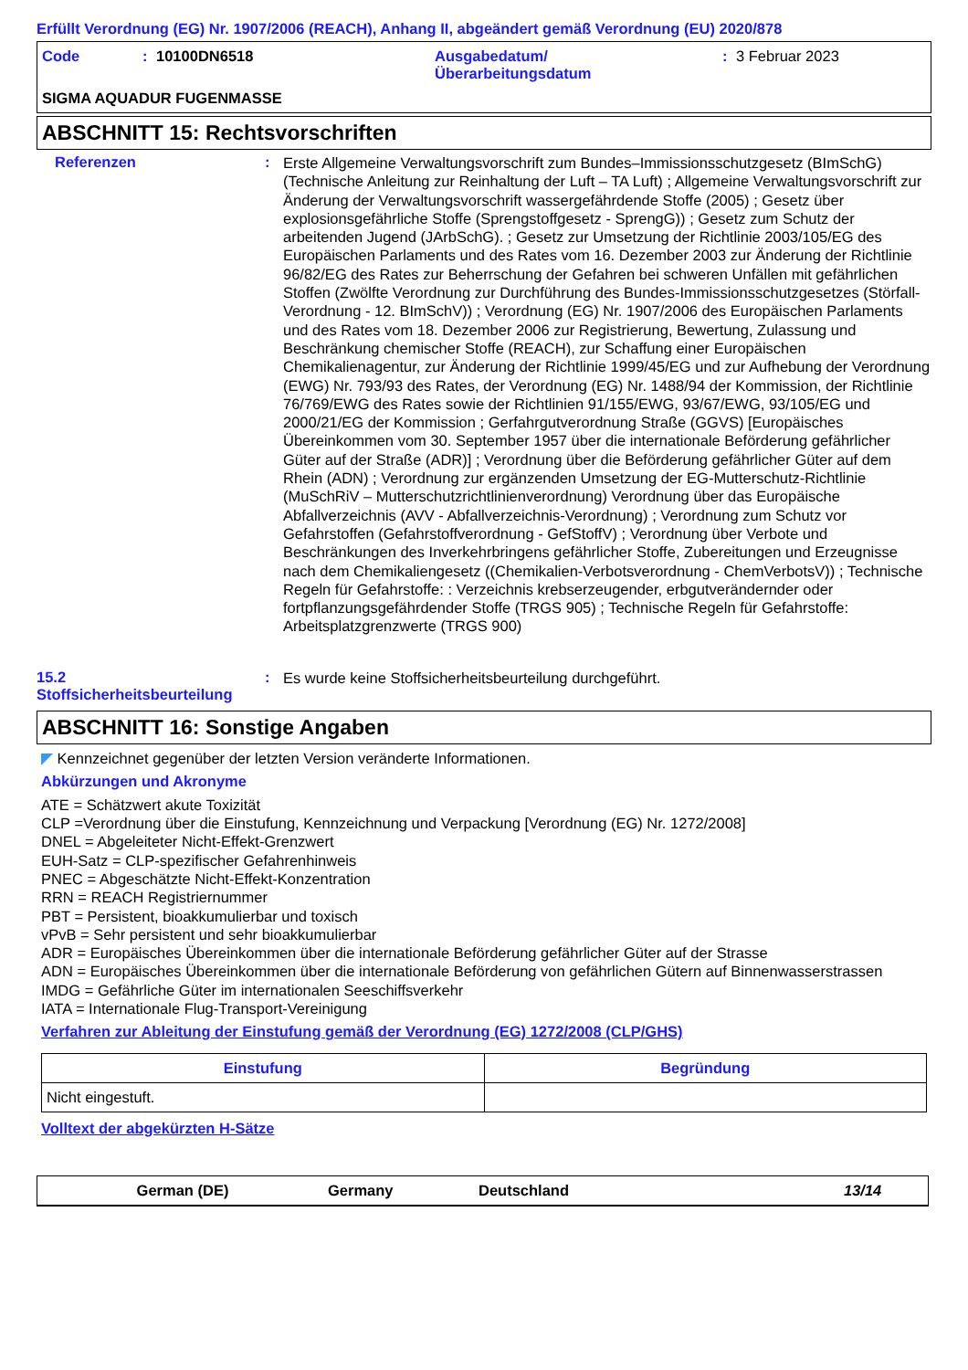Erfüllt Verordnung (EG) Nr. 1907/2006 (REACH), Anhang II, abgeändert gemäß Verordnung (EU) 2020/878
Code: 10100DN6518 Ausgabedatum/
Überarbeitungsdatum: 3 Februar 2023
SIGMA AQUADUR FUGENMASSE
ABSCHNITT 15: Rechtsvorschriften
Referenzen: Erste Allgemeine Verwaltungsvorschrift zum Bundes–Immissionsschutzgesetz (BImSchG) (Technische Anleitung zur Reinhaltung der Luft – TA Luft) ; Allgemeine Verwaltungsvorschrift zur Änderung der Verwaltungsvorschrift wassergefährdende Stoffe (2005) ; Gesetz über explosionsgefährliche Stoffe (Sprengstoffgesetz - SprengG)) ; Gesetz zum Schutz der arbeitenden Jugend (JArbSchG). ; Gesetz zur Umsetzung der Richtlinie 2003/105/EG des Europäischen Parlaments und des Rates vom 16. Dezember 2003 zur Änderung der Richtlinie 96/82/EG des Rates zur Beherrschung der Gefahren bei schweren Unfällen mit gefährlichen Stoffen (Zwölfte Verordnung zur Durchführung des Bundes-Immissionsschutzgesetzes (Störfall-Verordnung - 12. BImSchV)) ; Verordnung (EG) Nr. 1907/2006 des Europäischen Parlaments und des Rates vom 18. Dezember 2006 zur Registrierung, Bewertung, Zulassung und Beschränkung chemischer Stoffe (REACH), zur Schaffung einer Europäischen Chemikalienagentur, zur Änderung der Richtlinie 1999/45/EG und zur Aufhebung der Verordnung (EWG) Nr. 793/93 des Rates, der Verordnung (EG) Nr. 1488/94 der Kommission, der Richtlinie 76/769/EWG des Rates sowie der Richtlinien 91/155/EWG, 93/67/EWG, 93/105/EG und 2000/21/EG der Kommission ; Gerfahrgutverordnung Straße (GGVS) [Europäisches Übereinkommen vom 30. September 1957 über die internationale Beförderung gefährlicher Güter auf der Straße (ADR)] ; Verordnung über die Beförderung gefährlicher Güter auf dem Rhein (ADN) ; Verordnung zur ergänzenden Umsetzung der EG-Mutterschutz-Richtlinie (MuSchRiV – Mutterschutzrichtlinienverordnung) Verordnung über das Europäische Abfallverzeichnis (AVV - Abfallverzeichnis-Verordnung) ; Verordnung zum Schutz vor Gefahrstoffen (Gefahrstoffverordnung - GefStoffV) ; Verordnung über Verbote und Beschränkungen des Inverkehrbringens gefährlicher Stoffe, Zubereitungen und Erzeugnisse nach dem Chemikaliengesetz ((Chemikalien-Verbotsverordnung - ChemVerbotsV)) ; Technische Regeln für Gefahrstoffe: : Verzeichnis krebserzeugender, erbgutverändernder oder fortpflanzungsgefährdender Stoffe (TRGS 905) ; Technische Regeln für Gefahrstoffe: Arbeitsplatzgrenzwerte (TRGS 900)
15.2
Stoffsicherheitsbeurteilung: Es wurde keine Stoffsicherheitsbeurteilung durchgeführt.
ABSCHNITT 16: Sonstige Angaben
◤ Kennzeichnet gegenüber der letzten Version veränderte Informationen.
Abkürzungen und Akronyme
ATE = Schätzwert akute Toxizität
CLP =Verordnung über die Einstufung, Kennzeichnung und Verpackung [Verordnung (EG) Nr. 1272/2008]
DNEL = Abgeleiteter Nicht-Effekt-Grenzwert
EUH-Satz = CLP-spezifischer Gefahrenhinweis
PNEC = Abgeschätzte Nicht-Effekt-Konzentration
RRN = REACH Registriernummer
PBT = Persistent, bioakkumulierbar und toxisch
vPvB = Sehr persistent und sehr bioakkumulierbar
ADR = Europäisches Übereinkommen über die internationale Beförderung gefährlicher Güter auf der Strasse
ADN = Europäisches Übereinkommen über die internationale Beförderung von gefährlichen Gütern auf Binnenwasserstrassen
IMDG = Gefährliche Güter im internationalen Seeschiffsverkehr
IATA = Internationale Flug-Transport-Vereinigung
Verfahren zur Ableitung der Einstufung gemäß der Verordnung (EG) 1272/2008 (CLP/GHS)
| Einstufung | Begründung |
| --- | --- |
| Nicht eingestuft. | |
Volltext der abgekürzten H-Sätze
German (DE) Germany Deutschland 13/14